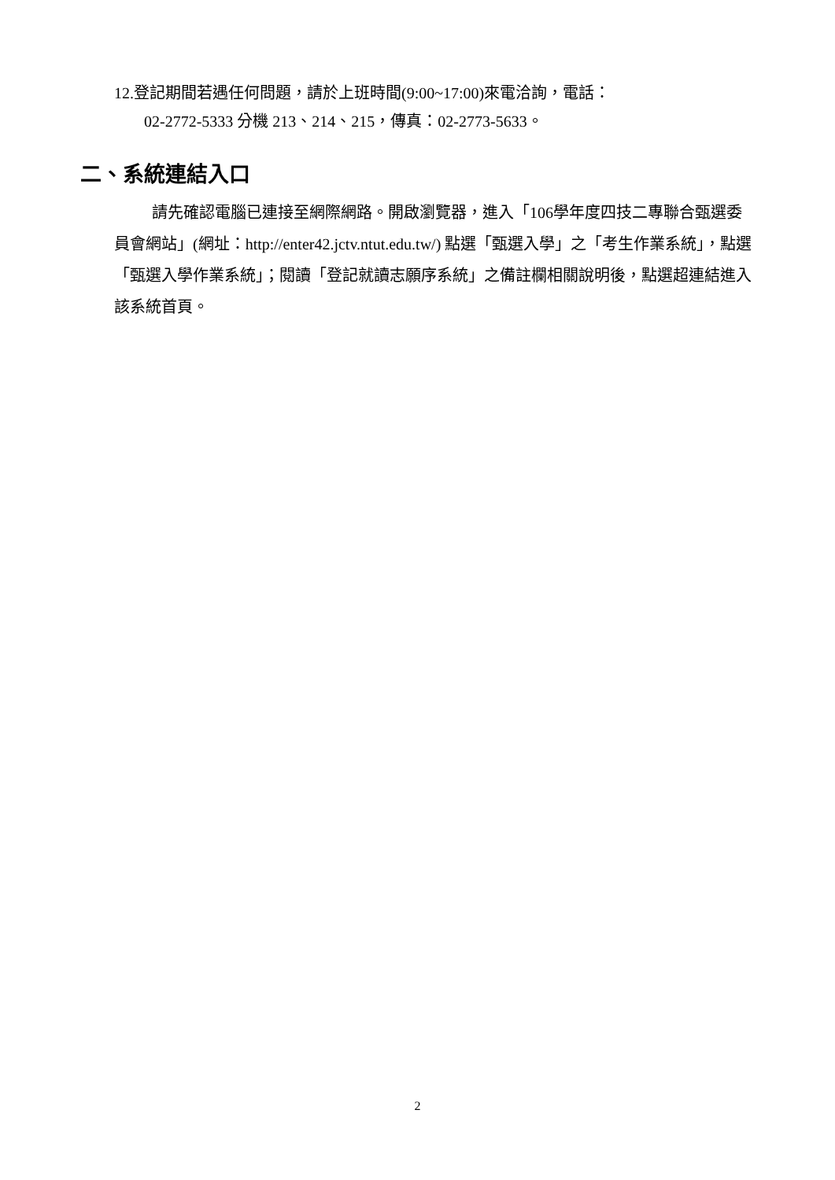12.登記期間若遇任何問題，請於上班時間(9:00~17:00)來電洽詢，電話：
02-2772-5333 分機 213、214、215，傳真：02-2773-5633。
二、系統連結入口
請先確認電腦已連接至網際網路。開啟瀏覽器，進入「106學年度四技二專聯合甄選委員會網站」(網址：http://enter42.jctv.ntut.edu.tw/) 點選「甄選入學」之「考生作業系統」，點選「甄選入學作業系統」；閱讀「登記就讀志願序系統」之備註欄相關說明後，點選超連結進入該系統首頁。
2